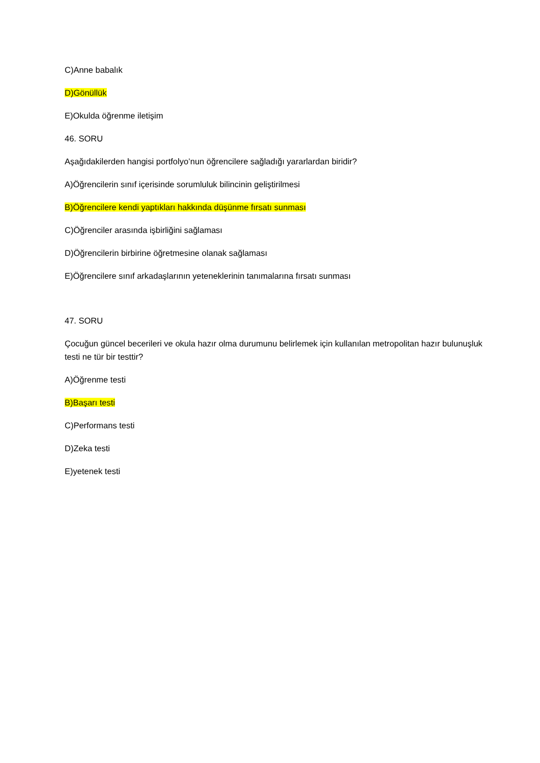C)Anne babalık
D)Gönüllük
E)Okulda öğrenme iletişim
46. SORU
Aşağıdakilerden hangisi portfolyo’nun öğrencilere sağladığı yararlardan biridir?
A)Öğrencilerin sınıf içerisinde sorumluluk bilincinin geliştirilmesi
B)Öğrencilere kendi yaptıkları hakkında düşünme fırsatı sunması
C)Öğrenciler arasında işbirliğini sağlaması
D)Öğrencilerin birbirine öğretmesine olanak sağlaması
E)Öğrencilere sınıf arkadaşlarının yeteneklerinin tanımalarına fırsatı sunması
47. SORU
Çocuğun güncel becerileri ve okula hazır olma durumunu belirlemek için kullanılan metropolitan hazır bulunuşluk testi ne tür bir testtir?
A)Öğrenme testi
B)Başarı testi
C)Performans testi
D)Zeka testi
E)yetenek testi